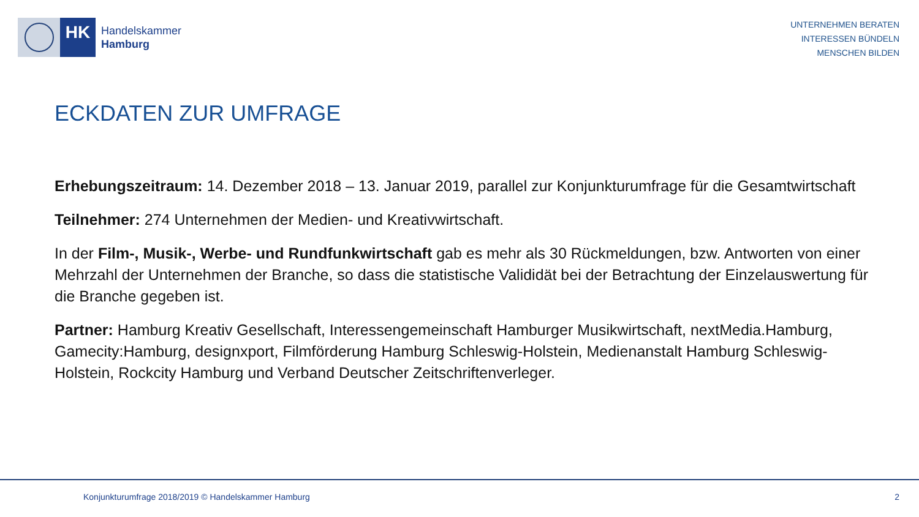HK
Handelskammer
Hamburg
UNTERNEHMEN BERATEN
INTERESSEN BÜNDELN
MENSCHEN BILDEN
ECKDATEN ZUR UMFRAGE
Erhebungszeitraum: 14. Dezember 2018 – 13. Januar 2019, parallel zur Konjunkturumfrage für die Gesamtwirtschaft
Teilnehmer: 274 Unternehmen der Medien- und Kreativwirtschaft.
In der Film-, Musik-, Werbe- und Rundfunkwirtschaft gab es mehr als 30 Rückmeldungen, bzw. Antworten von einer Mehrzahl der Unternehmen der Branche, so dass die statistische Valididät bei der Betrachtung der Einzelauswertung für die Branche gegeben ist.
Partner: Hamburg Kreativ Gesellschaft, Interessengemeinschaft Hamburger Musikwirtschaft, nextMedia.Hamburg, Gamecity:Hamburg, designxport, Filmförderung Hamburg Schleswig-Holstein, Medienanstalt Hamburg Schleswig-Holstein, Rockcity Hamburg und Verband Deutscher Zeitschriftenverleger.
Konjunkturumfrage 2018/2019 © Handelskammer Hamburg 2